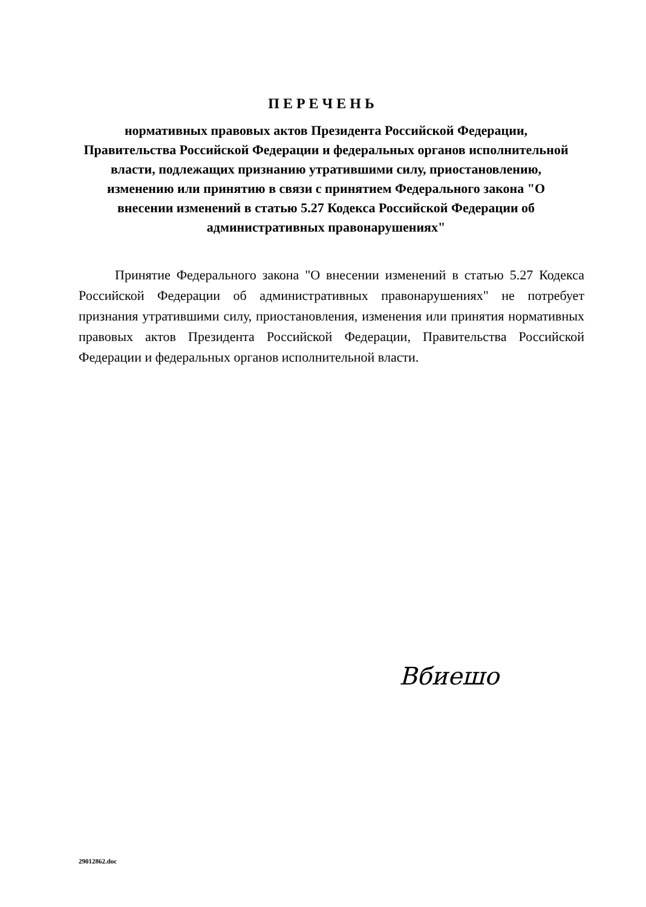ПЕРЕЧЕНЬ
нормативных правовых актов Президента Российской Федерации, Правительства Российской Федерации и федеральных органов исполнительной власти, подлежащих признанию утратившими силу, приостановлению, изменению или принятию в связи с принятием Федерального закона "О внесении изменений в статью 5.27 Кодекса Российской Федерации об административных правонарушениях"
Принятие Федерального закона "О внесении изменений в статью 5.27 Кодекса Российской Федерации об административных правонарушениях" не потребует признания утратившими силу, приостановления, изменения или принятия нормативных правовых актов Президента Российской Федерации, Правительства Российской Федерации и федеральных органов исполнительной власти.
Вбиешо
29012862.doc